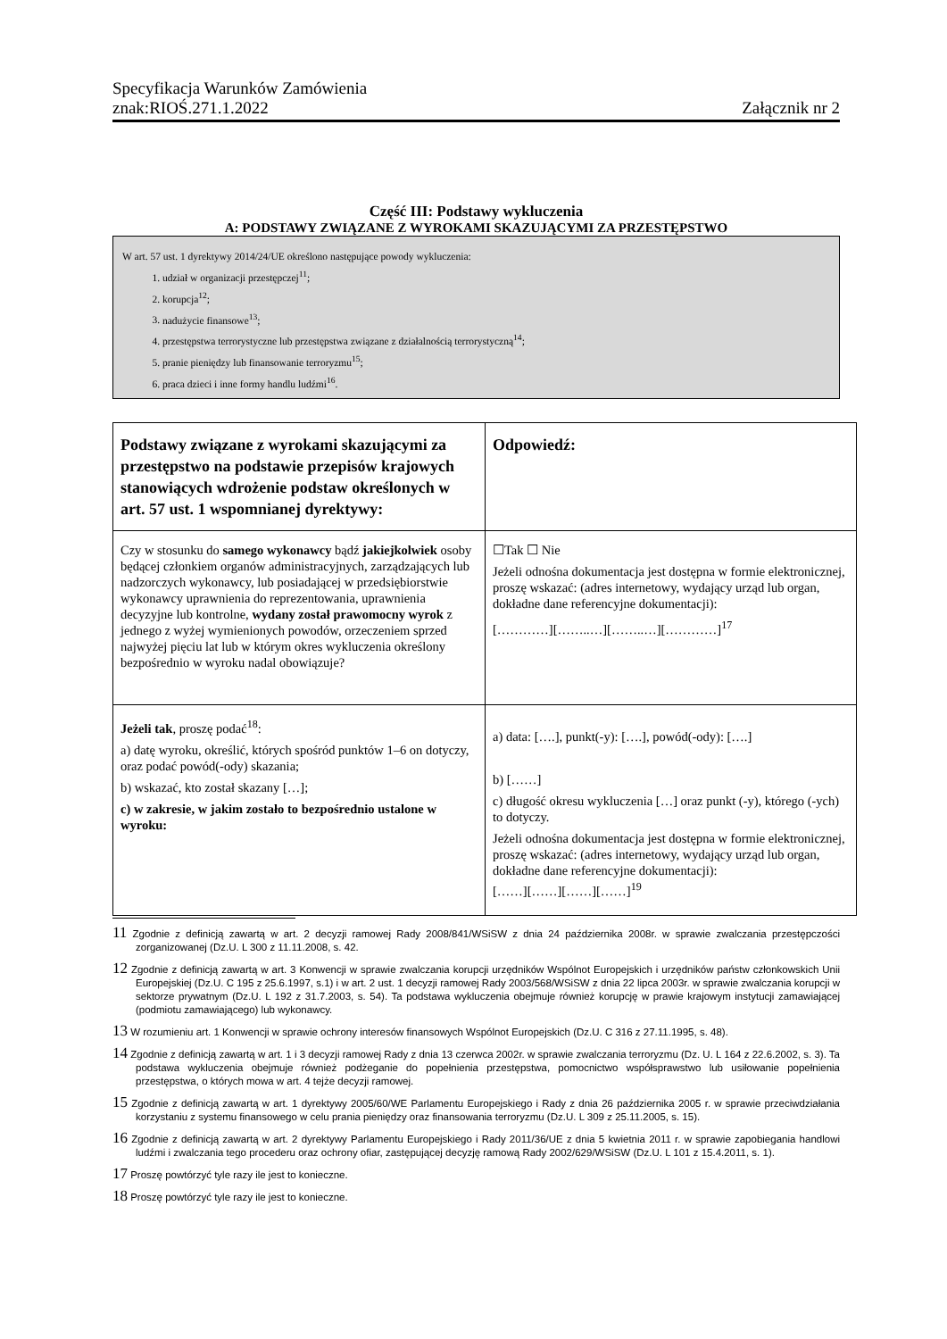Specyfikacja Warunków Zamówienia
znak:RIOŚ.271.1.2022 Załącznik nr 2
Część III: Podstawy wykluczenia
A: PODSTAWY ZWIĄZANE Z WYROKAMI SKAZUJĄCYMI ZA PRZESTĘPSTWO
W art. 57 ust. 1 dyrektywy 2014/24/UE określono następujące powody wykluczenia:
1. udział w organizacji przestępczej<sup>11</sup>;
2. korupcja<sup>12</sup>;
3. nadużycie finansowe<sup>13</sup>;
4. przestępstwa terrorystyczne lub przestępstwa związane z działalnością terrorystyczną<sup>14</sup>;
5. pranie pieniędzy lub finansowanie terroryzmu<sup>15</sup>;
6. praca dzieci i inne formy handlu ludźmi<sup>16</sup>.
| Podstawy związane z wyrokami skazującymi za przestępstwo na podstawie przepisów krajowych stanowiących wdrożenie podstaw określonych w art. 57 ust. 1 wspomnianej dyrektywy: | Odpowiedź: |
| --- | --- |
| Czy w stosunku do samego wykonawcy bądź jakiejkolwiek osoby będącej członkiem organów administracyjnych, zarządzających lub nadzorczych wykonawcy, lub posiadającej w przedsiębiorstwie wykonawcy uprawnienia do reprezentowania, uprawnienia decyzyjne lub kontrolne, wydany został prawomocny wyrok z jednego z wyżej wymienionych powodów, orzeczeniem sprzed najwyżej pięciu lat lub w którym okres wykluczenia określony bezpośrednio w wyroku nadal obowiązuje? | ☐Tak ☐ Nie Jeżeli odnośna dokumentacja jest dostępna w formie elektronicznej, proszę wskazać: (adres internetowy, wydający urząd lub organ, dokładne dane referencyjne dokumentacji): […………][……..…][……..…][…………]<sup>17</sup> |
| Jeżeli tak , proszę podać<sup>18</sup>: a) datę wyroku, określić, których spośród punktów 1–6 on dotyczy, oraz podać powód(-ody) skazania; b) wskazać, kto został skazany […]; c) w zakresie, w jakim zostało to bezpośrednio ustalone w wyroku: | a) data: [….], punkt(-y): [….], powód(-ody): [….] b) [……] c) długość okresu wykluczenia […] oraz punkt (-y), którego (-ych) to dotyczy. Jeżeli odnośna dokumentacja jest dostępna w formie elektronicznej, proszę wskazać: (adres internetowy, wydający urząd lub organ, dokładne dane referencyjne dokumentacji): [……][……][……][……]<sup>19</sup> |
11 Zgodnie z definicją zawartą w art. 2 decyzji ramowej Rady 2008/841/WSiSW z dnia 24 października 2008r. w sprawie zwalczania przestępczości zorganizowanej (Dz.U. L 300 z 11.11.2008, s. 42.
12 Zgodnie z definicją zawartą w art. 3 Konwencji w sprawie zwalczania korupcji urzędników Wspólnot Europejskich i urzędników państw członkowskich Unii Europejskiej (Dz.U. C 195 z 25.6.1997, s.1) i w art. 2 ust. 1 decyzji ramowej Rady 2003/568/WSiSW z dnia 22 lipca 2003r. w sprawie zwalczania korupcji w sektorze prywatnym (Dz.U. L 192 z 31.7.2003, s. 54). Ta podstawa wykluczenia obejmuje również korupcję w prawie krajowym instytucji zamawiającej (podmiotu zamawiającego) lub wykonawcy.
13 W rozumieniu art. 1 Konwencji w sprawie ochrony interesów finansowych Wspólnot Europejskich (Dz.U. C 316 z 27.11.1995, s. 48).
14 Zgodnie z definicją zawartą w art. 1 i 3 decyzji ramowej Rady z dnia 13 czerwca 2002r. w sprawie zwalczania terroryzmu (Dz. U. L 164 z 22.6.2002, s. 3). Ta podstawa wykluczenia obejmuje również podżeganie do popełnienia przestępstwa, pomocnictwo współsprawstwo lub usiłowanie popełnienia przestępstwa, o których mowa w art. 4 tejże decyzji ramowej.
15 Zgodnie z definicją zawartą w art. 1 dyrektywy 2005/60/WE Parlamentu Europejskiego i Rady z dnia 26 października 2005 r. w sprawie przeciwdziałania korzystaniu z systemu finansowego w celu prania pieniędzy oraz finansowania terroryzmu (Dz.U. L 309 z 25.11.2005, s. 15).
16 Zgodnie z definicją zawartą w art. 2 dyrektywy Parlamentu Europejskiego i Rady 2011/36/UE z dnia 5 kwietnia 2011 r. w sprawie zapobiegania handlowi ludźmi i zwalczania tego procederu oraz ochrony ofiar, zastępującej decyzję ramową Rady 2002/629/WSiSW (Dz.U. L 101 z 15.4.2011, s. 1).
17 Proszę powtórzyć tyle razy ile jest to konieczne.
18 Proszę powtórzyć tyle razy ile jest to konieczne.